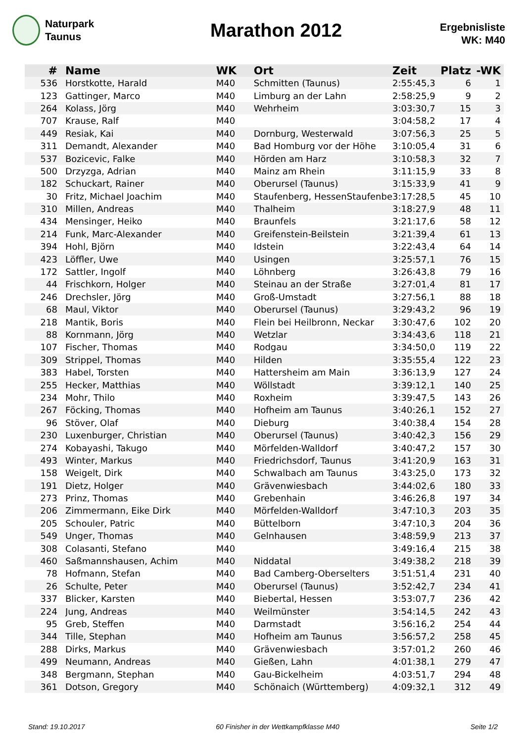Naturpark
Taunus
Marathon 2012
Ergebnisliste
WK: M40
| # | Name | WK | Ort | Zeit | Platz | -WK |
| --- | --- | --- | --- | --- | --- | --- |
| 536 | Horstkotte, Harald | M40 | Schmitten (Taunus) | 2:55:45,3 | 6 | 1 |
| 123 | Gattinger, Marco | M40 | Limburg an der Lahn | 2:58:25,9 | 9 | 2 |
| 264 | Kolass, Jörg | M40 | Wehrheim | 3:03:30,7 | 15 | 3 |
| 707 | Krause, Ralf | M40 | | 3:04:58,2 | 17 | 4 |
| 449 | Resiak, Kai | M40 | Dornburg, Westerwald | 3:07:56,3 | 25 | 5 |
| 311 | Demandt, Alexander | M40 | Bad Homburg vor der Höhe | 3:10:05,4 | 31 | 6 |
| 537 | Bozicevic, Falke | M40 | Hörden am Harz | 3:10:58,3 | 32 | 7 |
| 500 | Drzyzga, Adrian | M40 | Mainz am Rhein | 3:11:15,9 | 33 | 8 |
| 182 | Schuckart, Rainer | M40 | Oberursel (Taunus) | 3:15:33,9 | 41 | 9 |
| 30 | Fritz, Michael Joachim | M40 | Staufenberg, HessenStaufenbe | 3:17:28,5 | 45 | 10 |
| 310 | Millen, Andreas | M40 | Thalheim | 3:18:27,9 | 48 | 11 |
| 434 | Mensinger, Heiko | M40 | Braunfels | 3:21:17,6 | 58 | 12 |
| 214 | Funk, Marc-Alexander | M40 | Greifenstein-Beilstein | 3:21:39,4 | 61 | 13 |
| 394 | Hohl, Björn | M40 | Idstein | 3:22:43,4 | 64 | 14 |
| 423 | Löffler, Uwe | M40 | Usingen | 3:25:57,1 | 76 | 15 |
| 172 | Sattler, Ingolf | M40 | Löhnberg | 3:26:43,8 | 79 | 16 |
| 44 | Frischkorn, Holger | M40 | Steinau an der Straße | 3:27:01,4 | 81 | 17 |
| 246 | Drechsler, Jörg | M40 | Groß-Umstadt | 3:27:56,1 | 88 | 18 |
| 68 | Maul, Viktor | M40 | Oberursel (Taunus) | 3:29:43,2 | 96 | 19 |
| 218 | Mantik, Boris | M40 | Flein bei Heilbronn, Neckar | 3:30:47,6 | 102 | 20 |
| 88 | Kornmann, Jörg | M40 | Wetzlar | 3:34:43,6 | 118 | 21 |
| 107 | Fischer, Thomas | M40 | Rodgau | 3:34:50,0 | 119 | 22 |
| 309 | Strippel, Thomas | M40 | Hilden | 3:35:55,4 | 122 | 23 |
| 383 | Habel, Torsten | M40 | Hattersheim am Main | 3:36:13,9 | 127 | 24 |
| 255 | Hecker, Matthias | M40 | Wöllstadt | 3:39:12,1 | 140 | 25 |
| 234 | Mohr, Thilo | M40 | Roxheim | 3:39:47,5 | 143 | 26 |
| 267 | Föcking, Thomas | M40 | Hofheim am Taunus | 3:40:26,1 | 152 | 27 |
| 96 | Stöver, Olaf | M40 | Dieburg | 3:40:38,4 | 154 | 28 |
| 230 | Luxenburger, Christian | M40 | Oberursel (Taunus) | 3:40:42,3 | 156 | 29 |
| 274 | Kobayashi, Takugo | M40 | Mörfelden-Walldorf | 3:40:47,2 | 157 | 30 |
| 493 | Winter, Markus | M40 | Friedrichsdorf, Taunus | 3:41:20,9 | 163 | 31 |
| 158 | Weigelt, Dirk | M40 | Schwalbach am Taunus | 3:43:25,0 | 173 | 32 |
| 191 | Dietz, Holger | M40 | Grävenwiesbach | 3:44:02,6 | 180 | 33 |
| 273 | Prinz, Thomas | M40 | Grebenhain | 3:46:26,8 | 197 | 34 |
| 206 | Zimmermann, Eike Dirk | M40 | Mörfelden-Walldorf | 3:47:10,3 | 203 | 35 |
| 205 | Schouler, Patric | M40 | Büttelborn | 3:47:10,3 | 204 | 36 |
| 549 | Unger, Thomas | M40 | Gelnhausen | 3:48:59,9 | 213 | 37 |
| 308 | Colasanti, Stefano | M40 | | 3:49:16,4 | 215 | 38 |
| 460 | Saßmannshausen, Achim | M40 | Niddatal | 3:49:38,2 | 218 | 39 |
| 78 | Hofmann, Stefan | M40 | Bad Camberg-Oberselters | 3:51:51,4 | 231 | 40 |
| 26 | Schulte, Peter | M40 | Oberursel (Taunus) | 3:52:42,7 | 234 | 41 |
| 337 | Blicker, Karsten | M40 | Biebertal, Hessen | 3:53:07,7 | 236 | 42 |
| 224 | Jung, Andreas | M40 | Weilmünster | 3:54:14,5 | 242 | 43 |
| 95 | Greb, Steffen | M40 | Darmstadt | 3:56:16,2 | 254 | 44 |
| 344 | Tille, Stephan | M40 | Hofheim am Taunus | 3:56:57,2 | 258 | 45 |
| 288 | Dirks, Markus | M40 | Grävenwiesbach | 3:57:01,2 | 260 | 46 |
| 499 | Neumann, Andreas | M40 | Gießen, Lahn | 4:01:38,1 | 279 | 47 |
| 348 | Bergmann, Stephan | M40 | Gau-Bickelheim | 4:03:51,7 | 294 | 48 |
| 361 | Dotson, Gregory | M40 | Schönaich (Württemberg) | 4:09:32,1 | 312 | 49 |
Stand: 19.10.2017 60 Finisher in der Wettkampfklasse M40 Seite 1/2